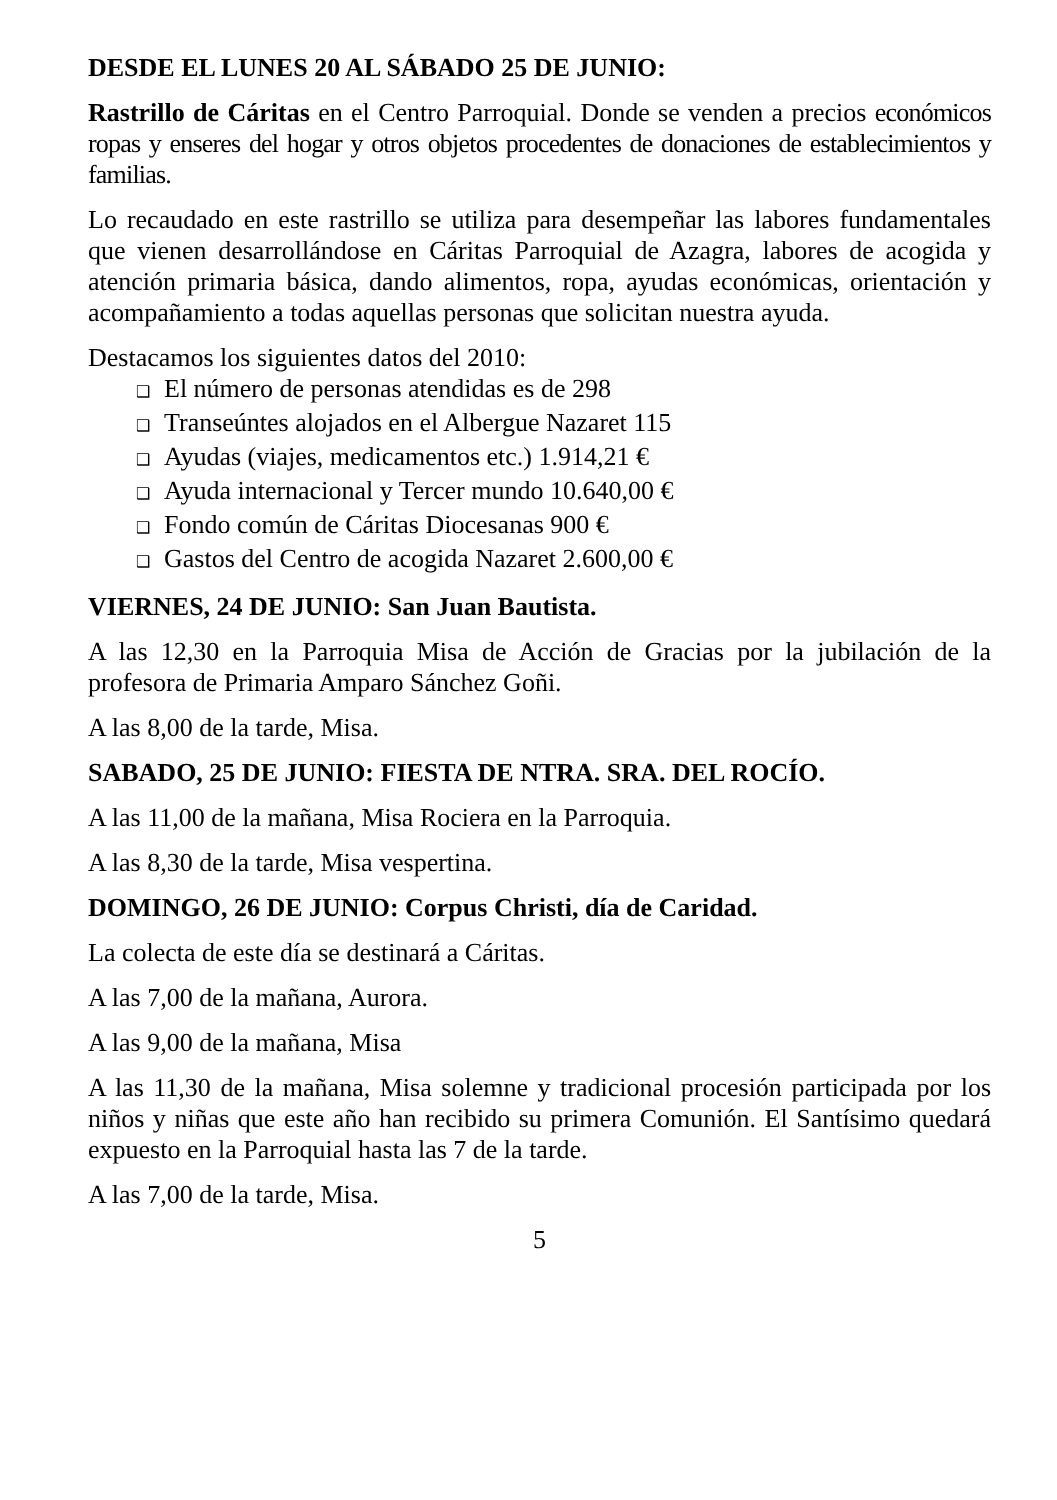DESDE EL LUNES 20 AL SÁBADO 25 DE JUNIO:
Rastrillo de Cáritas en el Centro Parroquial. Donde se venden a precios económicos ropas y enseres del hogar y otros objetos procedentes de donaciones de establecimientos y familias.
Lo recaudado en este rastrillo se utiliza para desempeñar las labores fundamentales que vienen desarrollándose en Cáritas Parroquial de Azagra, labores de acogida y atención primaria básica, dando alimentos, ropa, ayudas económicas, orientación y acompañamiento a todas aquellas personas que solicitan nuestra ayuda.
Destacamos los siguientes datos del 2010:
❑ El número de personas atendidas es de 298
❑ Transeúntes alojados en el Albergue Nazaret 115
❑ Ayudas (viajes, medicamentos etc.) 1.914,21 €
❑ Ayuda internacional y Tercer mundo 10.640,00 €
❑ Fondo común de Cáritas Diocesanas 900 €
❑ Gastos del Centro de acogida Nazaret 2.600,00 €
VIERNES, 24 DE JUNIO: San Juan Bautista.
A las 12,30 en la Parroquia Misa de Acción de Gracias por la jubilación de la profesora de Primaria Amparo Sánchez Goñi.
A las 8,00 de la tarde, Misa.
SABADO, 25 DE JUNIO: FIESTA DE NTRA. SRA. DEL ROCÍO.
A las 11,00 de la mañana, Misa Rociera en la Parroquia.
A las 8,30 de la tarde, Misa vespertina.
DOMINGO, 26 DE JUNIO: Corpus Christi, día de Caridad.
La colecta de este día se destinará a Cáritas.
A las 7,00 de la mañana, Aurora.
A las 9,00 de la mañana, Misa
A las 11,30 de la mañana, Misa solemne y tradicional procesión participada por los niños y niñas que este año han recibido su primera Comunión. El Santísimo quedará expuesto en la Parroquial hasta las 7 de la tarde.
A las 7,00 de la tarde, Misa.
5